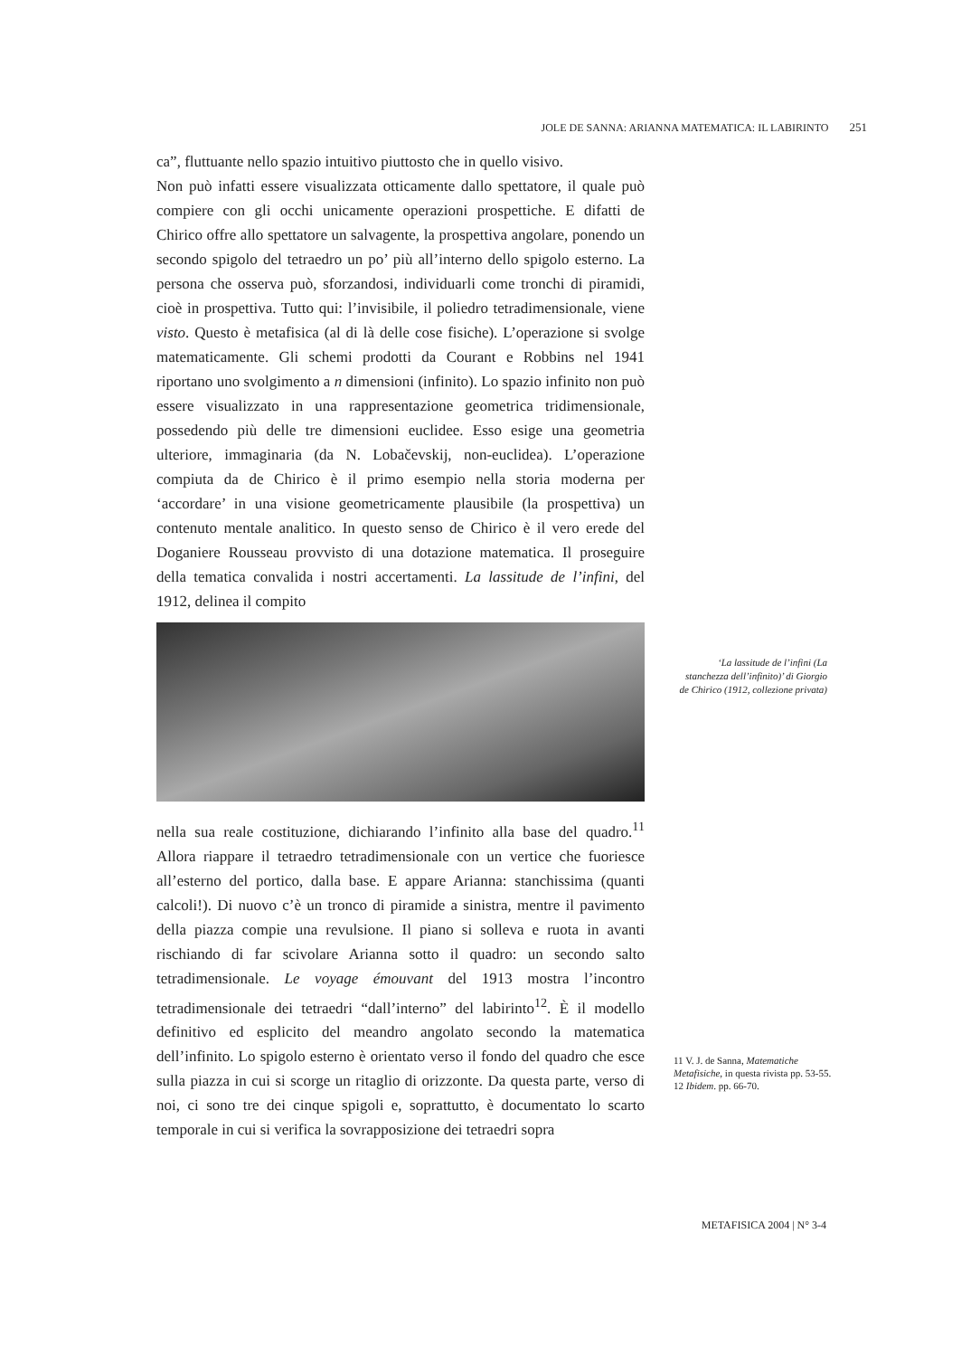JOLE DE SANNA: ARIANNA MATEMATICA: IL LABIRINTO 251
ca”, fluttuante nello spazio intuitivo piuttosto che in quello visivo.
Non può infatti essere visualizzata otticamente dallo spettatore, il quale può compiere con gli occhi unicamente operazioni prospettiche. E difatti de Chirico offre allo spettatore un salvagente, la prospettiva angolare, ponendo un secondo spigolo del tetraedro un po’ più all’interno dello spigolo esterno. La persona che osserva può, sforzandosi, individuarli come tronchi di piramidi, cioè in prospettiva. Tutto qui: l’invisibile, il poliedro tetradimensionale, viene visto. Questo è metafisica (al di là delle cose fisiche). L’operazione si svolge matematicamente. Gli schemi prodotti da Courant e Robbins nel 1941 riportano uno svolgimento a n dimensioni (infinito). Lo spazio infinito non può essere visualizzato in una rappresentazione geometrica tridimensionale, possedendo più delle tre dimensioni euclidee. Esso esige una geometria ulteriore, immaginaria (da N. Lobačevskij, non-euclidea). L’operazione compiuta da de Chirico è il primo esempio nella storia moderna per ‘accordare’ in una visione geometricamente plausibile (la prospettiva) un contenuto mentale analitico. In questo senso de Chirico è il vero erede del Doganiere Rousseau provvisto di una dotazione matematica. Il proseguire della tematica convalida i nostri accertamenti. La lassitude de l’infini, del 1912, delinea il compito
nella sua reale costituzione, dichiarando l’infinito alla base del quadro.<sup>11</sup> Allora riappare il tetraedro tetradimensionale con un vertice che fuoriesce all’esterno del portico, dalla base. E appare Arianna: stanchissima (quanti calcoli!). Di nuovo c’è un tronco di piramide a sinistra, mentre il pavimento della piazza compie una revulsione. Il piano si solleva e ruota in avanti rischiando di far scivolare Arianna sotto il quadro: un secondo salto tetradimensionale. Le voyage émouvant del 1913 mostra l’incontro tetradimensionale dei tetraedri “dall’interno” del labirinto<sup>12</sup>. È il modello definitivo ed esplicito del meandro angolato secondo la matematica dell’infinito. Lo spigolo esterno è orientato verso il fondo del quadro che esce sulla piazza in cui si scorge un ritaglio di orizzonte. Da questa parte, verso di noi, ci sono tre dei cinque spigoli e, soprattutto, è documentato lo scarto temporale in cui si verifica la sovrapposizione dei tetraedri sopra
‘La lassitude de l’infini (La stanchezza dell’infinito)’ di Giorgio de Chirico (1912, collezione privata)
11 V. J. de Sanna, Matematiche Metafisiche, in questa rivista pp. 53-55.
12 Ibidem. pp. 66-70.
METAFISICA 2004 | N° 3-4